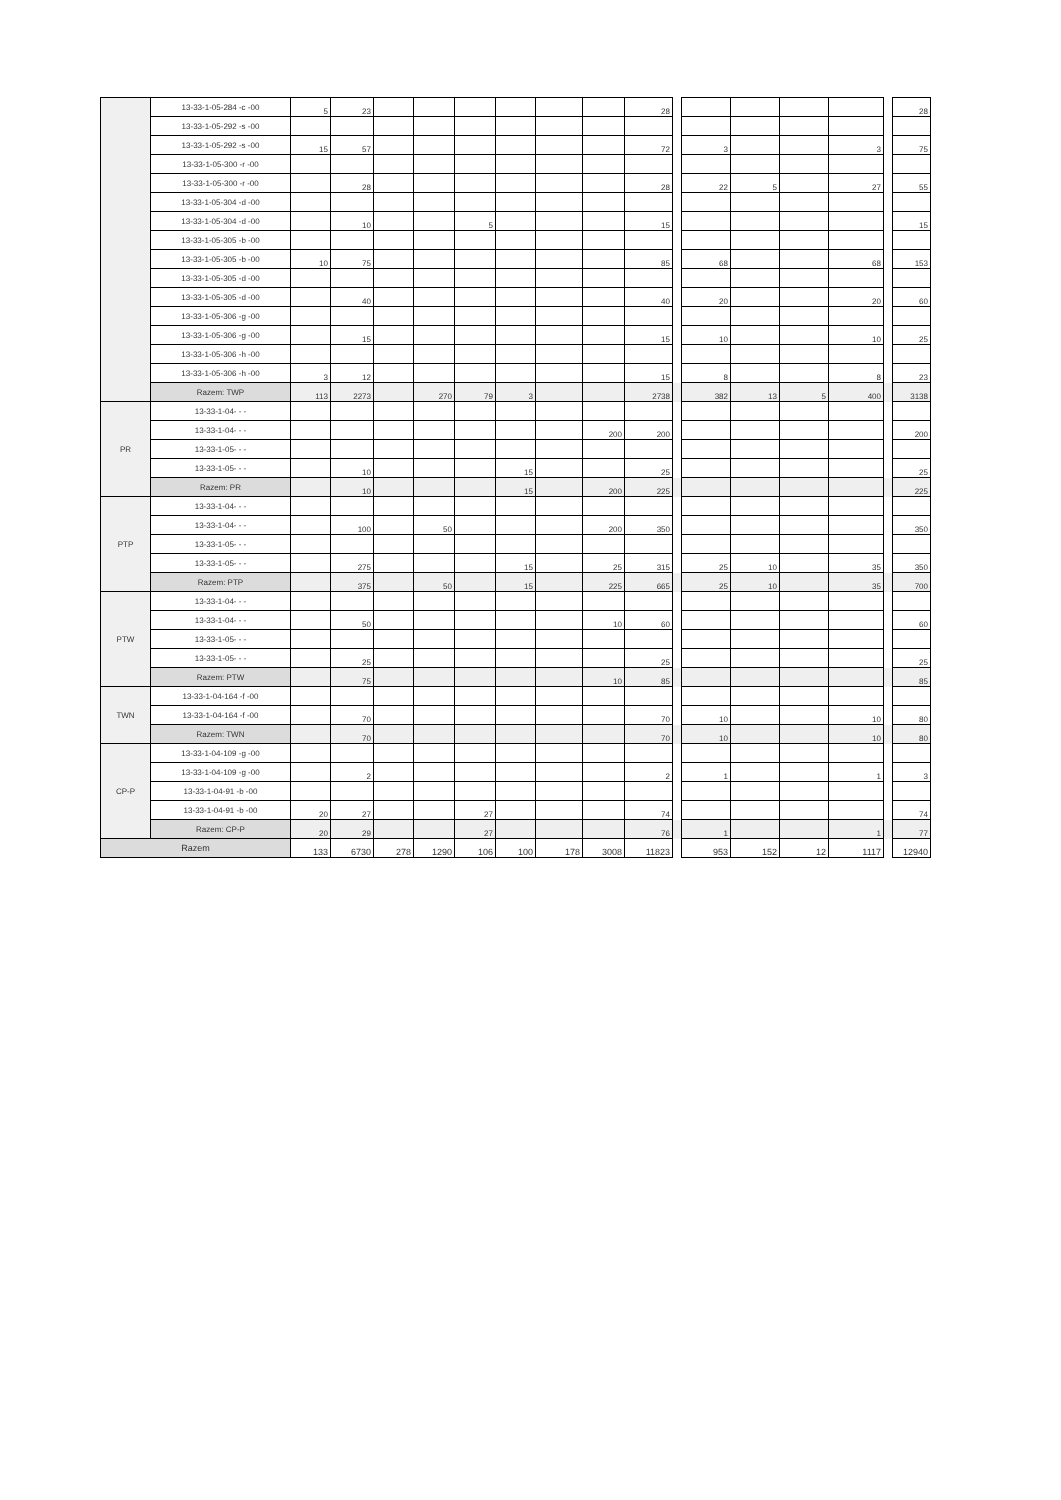| | 13-33-1-05-284 -c -00 | 5 | 23 | | | | | | | 28 | | | | | | | 28 |
| | 13-33-1-05-292 -s -00 | | | | | | | | | | | | | | | | |
| | 13-33-1-05-292 -s -00 | 15 | 57 | | | | | | | 72 | | 3 | | | 3 | | 75 |
| | 13-33-1-05-300 -r -00 | | | | | | | | | | | | | | | | |
| | 13-33-1-05-300 -r -00 | | 28 | | | | | | | 28 | | 22 | 5 | | 27 | | 55 |
| | 13-33-1-05-304 -d -00 | | | | | | | | | | | | | | | | |
| | 13-33-1-05-304 -d -00 | | 10 | | | 5 | | | | 15 | | | | | | | 15 |
| | 13-33-1-05-305 -b -00 | | | | | | | | | | | | | | | | |
| | 13-33-1-05-305 -b -00 | 10 | 75 | | | | | | | 85 | | 68 | | | 68 | | 153 |
| | 13-33-1-05-305 -d -00 | | | | | | | | | | | | | | | | |
| | 13-33-1-05-305 -d -00 | | 40 | | | | | | | 40 | | 20 | | | 20 | | 60 |
| | 13-33-1-05-306 -g -00 | | | | | | | | | | | | | | | | |
| | 13-33-1-05-306 -g -00 | | 15 | | | | | | | 15 | | 10 | | | 10 | | 25 |
| | 13-33-1-05-306 -h -00 | | | | | | | | | | | | | | | | |
| | 13-33-1-05-306 -h -00 | 3 | 12 | | | | | | | 15 | | 8 | | | 8 | | 23 |
| | Razem: TWP | 113 | 2273 | | 270 | 79 | 3 | | | 2738 | | 382 | 13 | 5 | 400 | | 3138 |
| PR | 13-33-1-04- - - | | | | | | | | | | | | | | | | |
| | 13-33-1-04- - - | | | | | | | | 200 | 200 | | | | | | | 200 |
| | 13-33-1-05- - - | | | | | | | | | | | | | | | | |
| | 13-33-1-05- - - | | 10 | | | | 15 | | | 25 | | | | | | | 25 |
| | Razem: PR | | 10 | | | | 15 | | 200 | 225 | | | | | | | 225 |
| PTP | 13-33-1-04- - - | | | | | | | | | | | | | | | | |
| | 13-33-1-04- - - | | 100 | | 50 | | | | 200 | 350 | | | | | | | 350 |
| | 13-33-1-05- - - | | | | | | | | | | | | | | | | |
| | 13-33-1-05- - - | | 275 | | | | 15 | | 25 | 315 | | 25 | 10 | | 35 | | 350 |
| | Razem: PTP | | 375 | | 50 | | 15 | | 225 | 665 | | 25 | 10 | | 35 | | 700 |
| PTW | 13-33-1-04- - - | | | | | | | | | | | | | | | | |
| | 13-33-1-04- - - | | 50 | | | | | | 10 | 60 | | | | | | | 60 |
| | 13-33-1-05- - - | | | | | | | | | | | | | | | | |
| | 13-33-1-05- - - | | 25 | | | | | | | 25 | | | | | | | 25 |
| | Razem: PTW | | 75 | | | | | | 10 | 85 | | | | | | | 85 |
| TWN | 13-33-1-04-164 -f -00 | | | | | | | | | | | | | | | | |
| | 13-33-1-04-164 -f -00 | | 70 | | | | | | | 70 | | 10 | | | 10 | | 80 |
| | Razem: TWN | | 70 | | | | | | | 70 | | 10 | | | 10 | | 80 |
| CP-P | 13-33-1-04-109 -g -00 | | | | | | | | | | | | | | | | |
| | 13-33-1-04-109 -g -00 | | 2 | | | | | | | 2 | | 1 | | | 1 | | 3 |
| | 13-33-1-04-91 -b -00 | | | | | | | | | | | | | | | | |
| | 13-33-1-04-91 -b -00 | 20 | 27 | | | 27 | | | | 74 | | | | | | | 74 |
| | Razem: CP-P | 20 | 29 | | | 27 | | | | 76 | | 1 | | | 1 | | 77 |
| Razem | | 133 | 6730 | 278 | 1290 | 106 | 100 | 178 | 3008 | 11823 | | 953 | 152 | 12 | 1117 | | 12940 |